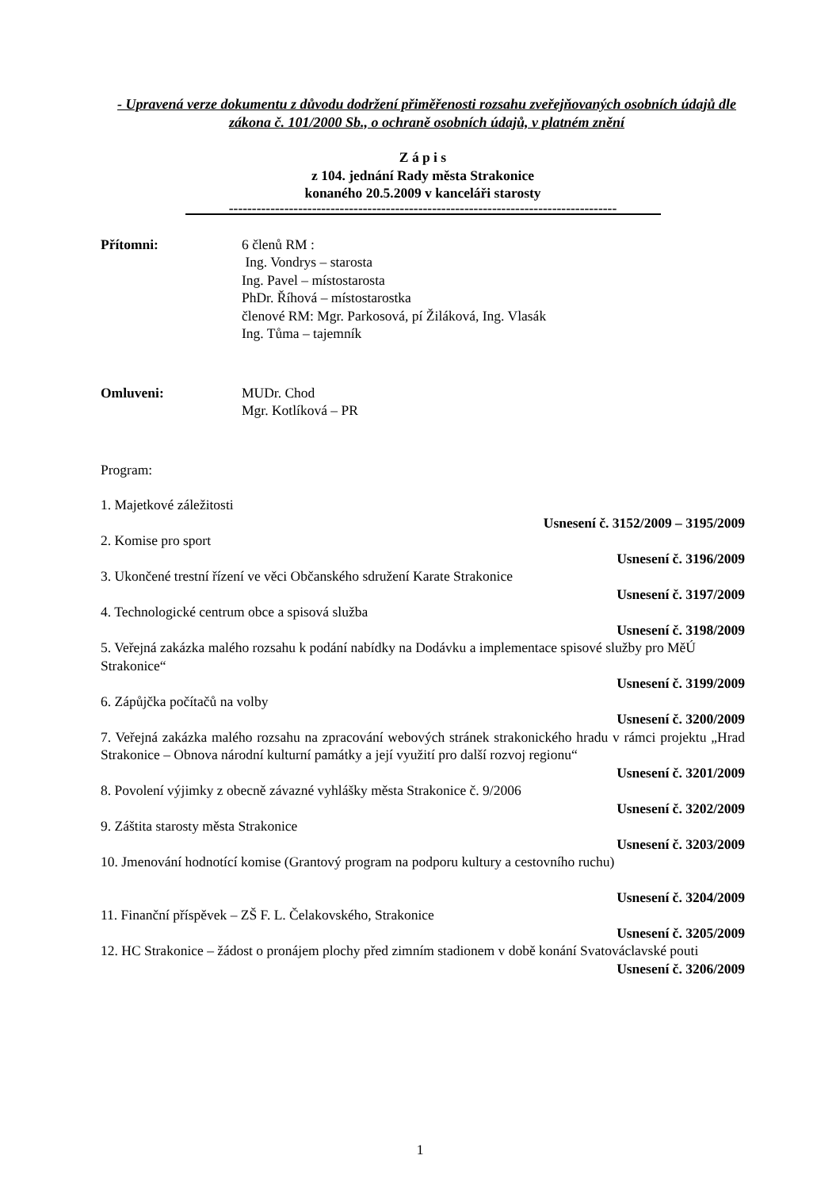- Upravená verze dokumentu z důvodu dodržení přiměřenosti rozsahu zveřejňovaných osobních údajů dle zákona č. 101/2000 Sb., o ochraně osobních údajů, v platném znění
Z á p i s
z 104. jednání Rady města Strakonice
konaného 20.5.2009 v kanceláři starosty
------------------------------------------------------------------------------------
Přítomni: 6 členů RM :
Ing. Vondrys – starosta
Ing. Pavel – místostarosta
PhDr. Říhová – místostarostka
členové RM: Mgr. Parkosová, pí Žiláková, Ing. Vlasák
Ing. Tůma – tajemník
Omluveni: MUDr. Chod
Mgr. Kotlíková – PR
Program:
1. Majetkové záležitosti
Usnesení č. 3152/2009 – 3195/2009
2. Komise pro sport
Usnesení č. 3196/2009
3. Ukončené trestní řízení ve věci Občanského sdružení Karate Strakonice
Usnesení č. 3197/2009
4. Technologické centrum obce a spisová služba
Usnesení č. 3198/2009
5. Veřejná zakázka malého rozsahu k podání nabídky na Dodávku a implementace spisové služby pro MěÚ Strakonice“
Usnesení č. 3199/2009
6. Zápůjčka počítačů na volby
Usnesení č. 3200/2009
7. Veřejná zakázka malého rozsahu na zpracování webových stránek strakonického hradu v rámci projektu „Hrad Strakonice – Obnova národní kulturní památky a její využití pro další rozvoj regionu“
Usnesení č. 3201/2009
8. Povolení výjimky z obecně závazné vyhlášky města Strakonice č. 9/2006
Usnesení č. 3202/2009
9. Záštita starosty města Strakonice
Usnesení č. 3203/2009
10. Jmenování hodnotící komise (Grantový program na podporu kultury a cestovního ruchu)
Usnesení č. 3204/2009
11. Finanční příspěvek – ZŠ F. L. Čelakovského, Strakonice
Usnesení č. 3205/2009
12. HC Strakonice – žádost o pronájem plochy před zimním stadionem v době konání Svatováclavské pouti
Usnesení č. 3206/2009
1